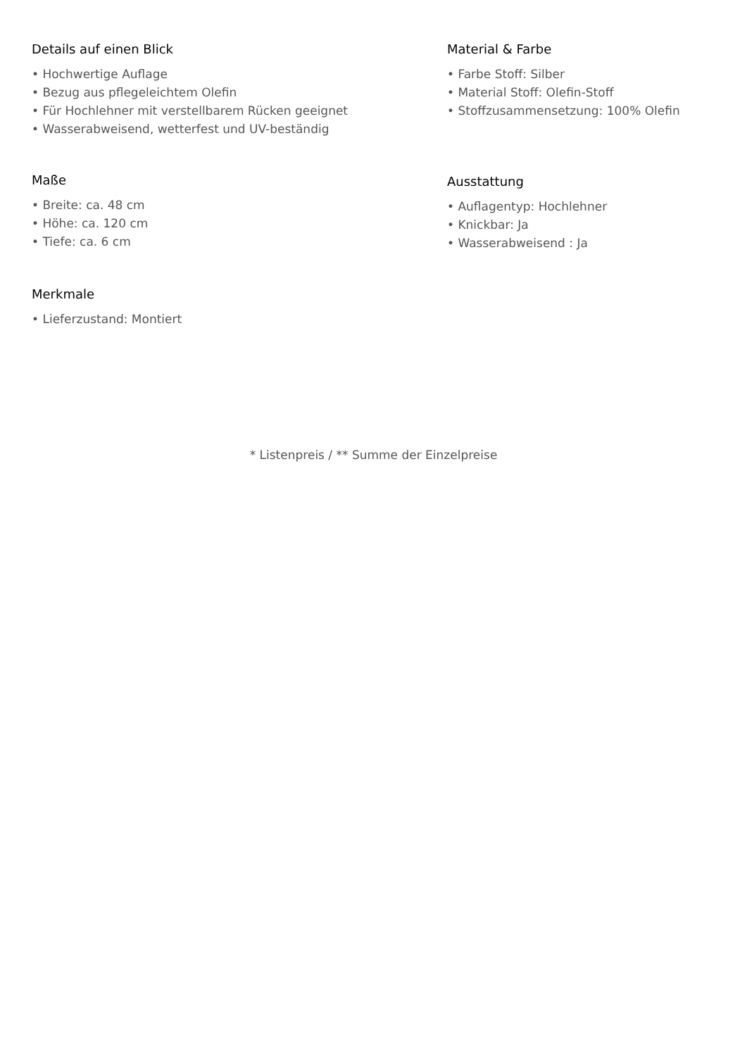Details auf einen Blick
• Hochwertige Auflage
• Bezug aus pflegeleichtem Olefin
• Für Hochlehner mit verstellbarem Rücken geeignet
• Wasserabweisend, wetterfest und UV-beständig
Maße
• Breite: ca. 48 cm
• Höhe: ca. 120 cm
• Tiefe: ca. 6 cm
Merkmale
• Lieferzustand: Montiert
Material & Farbe
• Farbe Stoff: Silber
• Material Stoff: Olefin-Stoff
• Stoffzusammensetzung: 100% Olefin
Ausstattung
• Auflagentyp: Hochlehner
• Knickbar: Ja
• Wasserabweisend : Ja
* Listenpreis / ** Summe der Einzelpreise